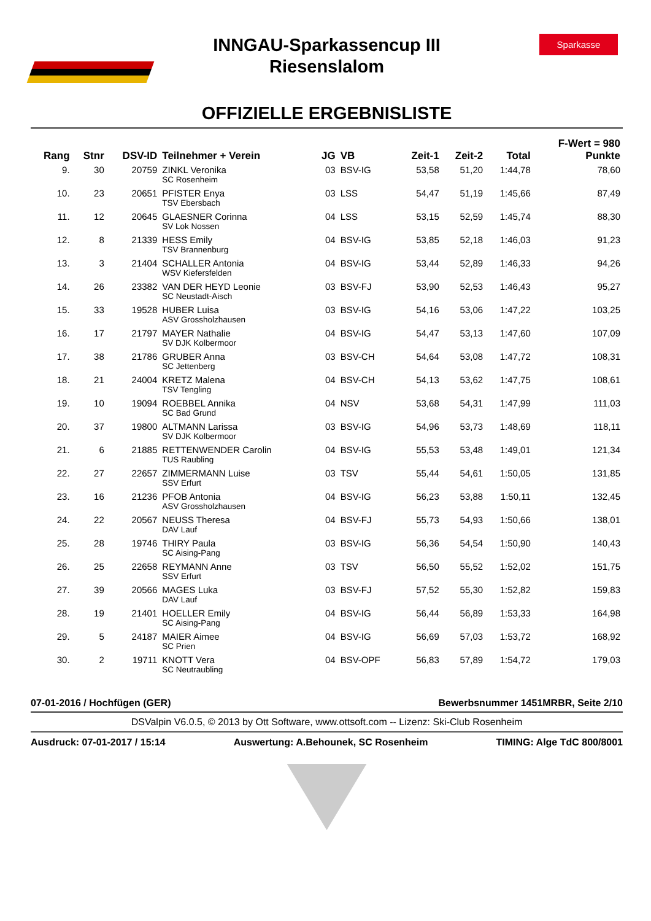Sparkasse
INNGAU-Sparkassencup III
Riesenslalom
OFFIZIELLE ERGEBNISLISTE
| | | | | | | | | | F-Wert = 980 |
| --- | --- | --- | --- | --- | --- | --- | --- | --- | --- |
| Rang | Stnr | DSV-ID | Teilnehmer + Verein | JG | VB | Zeit-1 | Zeit-2 | Total | Punkte |
| 9. | 30 | 20759 | ZINKL Veronika | 03 | BSV-IG | 53,58 | 51,20 | 1:44,78 | 78,60 |
| | | | SC Rosenheim | | | | | | |
| 10. | 23 | 20651 | PFISTER Enya | 03 | LSS | 54,47 | 51,19 | 1:45,66 | 87,49 |
| | | | TSV Ebersbach | | | | | | |
| 11. | 12 | 20645 | GLAESNER Corinna | 04 | LSS | 53,15 | 52,59 | 1:45,74 | 88,30 |
| | | | SV Lok Nossen | | | | | | |
| 12. | 8 | 21339 | HESS Emily | 04 | BSV-IG | 53,85 | 52,18 | 1:46,03 | 91,23 |
| | | | TSV Brannenburg | | | | | | |
| 13. | 3 | 21404 | SCHALLER Antonia | 04 | BSV-IG | 53,44 | 52,89 | 1:46,33 | 94,26 |
| | | | WSV Kiefersfelden | | | | | | |
| 14. | 26 | 23382 | VAN DER HEYD Leonie | 03 | BSV-FJ | 53,90 | 52,53 | 1:46,43 | 95,27 |
| | | | SC Neustadt-Aisch | | | | | | |
| 15. | 33 | 19528 | HUBER Luisa | 03 | BSV-IG | 54,16 | 53,06 | 1:47,22 | 103,25 |
| | | | ASV Grossholzhausen | | | | | | |
| 16. | 17 | 21797 | MAYER Nathalie | 04 | BSV-IG | 54,47 | 53,13 | 1:47,60 | 107,09 |
| | | | SV DJK Kolbermoor | | | | | | |
| 17. | 38 | 21786 | GRUBER Anna | 03 | BSV-CH | 54,64 | 53,08 | 1:47,72 | 108,31 |
| | | | SC Jettenberg | | | | | | |
| 18. | 21 | 24004 | KRETZ Malena | 04 | BSV-CH | 54,13 | 53,62 | 1:47,75 | 108,61 |
| | | | TSV Tengling | | | | | | |
| 19. | 10 | 19094 | ROEBBEL Annika | 04 | NSV | 53,68 | 54,31 | 1:47,99 | 111,03 |
| | | | SC Bad Grund | | | | | | |
| 20. | 37 | 19800 | ALTMANN Larissa | 03 | BSV-IG | 54,96 | 53,73 | 1:48,69 | 118,11 |
| | | | SV DJK Kolbermoor | | | | | | |
| 21. | 6 | 21885 | RETTENWENDER Carolin | 04 | BSV-IG | 55,53 | 53,48 | 1:49,01 | 121,34 |
| | | | TUS Raubling | | | | | | |
| 22. | 27 | 22657 | ZIMMERMANN Luise | 03 | TSV | 55,44 | 54,61 | 1:50,05 | 131,85 |
| | | | SSV Erfurt | | | | | | |
| 23. | 16 | 21236 | PFOB Antonia | 04 | BSV-IG | 56,23 | 53,88 | 1:50,11 | 132,45 |
| | | | ASV Grossholzhausen | | | | | | |
| 24. | 22 | 20567 | NEUSS Theresa | 04 | BSV-FJ | 55,73 | 54,93 | 1:50,66 | 138,01 |
| | | | DAV Lauf | | | | | | |
| 25. | 28 | 19746 | THIRY Paula | 03 | BSV-IG | 56,36 | 54,54 | 1:50,90 | 140,43 |
| | | | SC Aising-Pang | | | | | | |
| 26. | 25 | 22658 | REYMANN Anne | 03 | TSV | 56,50 | 55,52 | 1:52,02 | 151,75 |
| | | | SSV Erfurt | | | | | | |
| 27. | 39 | 20566 | MAGES Luka | 03 | BSV-FJ | 57,52 | 55,30 | 1:52,82 | 159,83 |
| | | | DAV Lauf | | | | | | |
| 28. | 19 | 21401 | HOELLER Emily | 04 | BSV-IG | 56,44 | 56,89 | 1:53,33 | 164,98 |
| | | | SC Aising-Pang | | | | | | |
| 29. | 5 | 24187 | MAIER Aimee | 04 | BSV-IG | 56,69 | 57,03 | 1:53,72 | 168,92 |
| | | | SC Prien | | | | | | |
| 30. | 2 | 19711 | KNOTT Vera | 04 | BSV-OPF | 56,83 | 57,89 | 1:54,72 | 179,03 |
| | | | SC Neutraubling | | | | | | |
07-01-2016 / Hochfügen (GER) Bewerbsnummer 1451MRBR, Seite 2/10
DSValpin V6.0.5, © 2013 by Ott Software, www.ottsoft.com -- Lizenz: Ski-Club Rosenheim
Ausdruck: 07-01-2017 / 15:14 Auswertung: A.Behounek, SC Rosenheim TIMING: Alge TdC 800/8001